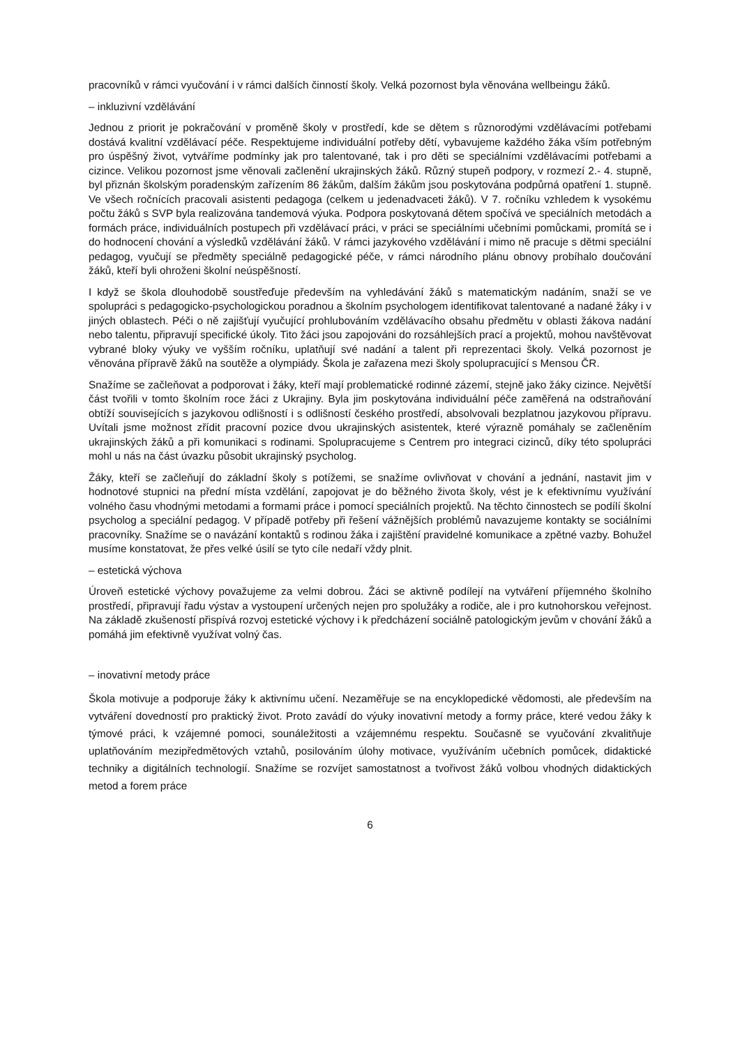pracovníků v rámci vyučování i v rámci dalších činností školy. Velká pozornost byla věnována wellbeingu žáků.
– inkluzivní vzdělávání
Jednou z priorit je pokračování v proměně školy v prostředí, kde se dětem s různorodými vzdělávacími potřebami dostává kvalitní vzdělávací péče. Respektujeme individuální potřeby dětí, vybavujeme každého žáka vším potřebným pro úspěšný život, vytváříme podmínky jak pro talentované, tak i pro děti se speciálními vzdělávacími potřebami a cizince. Velikou pozornost jsme věnovali začlenění ukrajinských žáků. Různý stupeň podpory, v rozmezí 2.- 4. stupně, byl přiznán školským poradenským zařízením 86 žákům, dalším žákům jsou poskytována podpůrná opatření 1. stupně. Ve všech ročnících pracovali asistenti pedagoga (celkem u jedenadvaceti žáků). V 7. ročníku vzhledem k vysokému počtu žáků s SVP byla realizována tandemová výuka. Podpora poskytovaná dětem spočívá ve speciálních metodách a formách práce, individuálních postupech při vzdělávací práci, v práci se speciálními učebními pomůckami, promítá se i do hodnocení chování a výsledků vzdělávání žáků. V rámci jazykového vzdělávání i mimo ně pracuje s dětmi speciální pedagog, vyučují se předměty speciálně pedagogické péče, v rámci národního plánu obnovy probíhalo doučování žáků, kteří byli ohroženi školní neúspěšností.
I když se škola dlouhodobě soustřeďuje především na vyhledávání žáků s matematickým nadáním, snaží se ve spolupráci s pedagogicko-psychologickou poradnou a školním psychologem identifikovat talentované a nadané žáky i v jiných oblastech. Péči o ně zajišťují vyučující prohlubováním vzdělávacího obsahu předmětu v oblasti žákova nadání nebo talentu, připravují specifické úkoly. Tito žáci jsou zapojováni do rozsáhlejších prací a projektů, mohou navštěvovat vybrané bloky výuky ve vyšším ročníku, uplatňují své nadání a talent při reprezentaci školy. Velká pozornost je věnována přípravě žáků na soutěže a olympiády. Škola je zařazena mezi školy spolupracující s Mensou ČR.
Snažíme se začleňovat a podporovat i žáky, kteří mají problematické rodinné zázemí, stejně jako žáky cizince. Největší část tvořili v tomto školním roce žáci z Ukrajiny. Byla jim poskytována individuální péče zaměřená na odstraňování obtíží souvisejících s jazykovou odlišností i s odlišností českého prostředí, absolvovali bezplatnou jazykovou přípravu. Uvítali jsme možnost zřídit pracovní pozice dvou ukrajinských asistentek, které výrazně pomáhaly se začleněním ukrajinských žáků a při komunikaci s rodinami. Spolupracujeme s Centrem pro integraci cizinců, díky této spolupráci mohl u nás na část úvazku působit ukrajinský psycholog.
Žáky, kteří se začleňují do základní školy s potížemi, se snažíme ovlivňovat v chování a jednání, nastavit jim v hodnotové stupnici na přední místa vzdělání, zapojovat je do běžného života školy, vést je k efektivnímu využívání volného času vhodnými metodami a formami práce i pomocí speciálních projektů. Na těchto činnostech se podílí školní psycholog a speciální pedagog. V případě potřeby při řešení vážnějších problémů navazujeme kontakty se sociálními pracovníky. Snažíme se o navázání kontaktů s rodinou žáka i zajištění pravidelné komunikace a zpětné vazby. Bohužel musíme konstatovat, že přes velké úsilí se tyto cíle nedaří vždy plnit.
– estetická výchova
Úroveň estetické výchovy považujeme za velmi dobrou. Žáci se aktivně podílejí na vytváření příjemného školního prostředí, připravují řadu výstav a vystoupení určených nejen pro spolužáky a rodiče, ale i pro kutnohorskou veřejnost. Na základě zkušeností přispívá rozvoj estetické výchovy i k předcházení sociálně patologickým jevům v chování žáků a pomáhá jim efektivně využívat volný čas.
– inovativní metody práce
Škola motivuje a podporuje žáky k aktivnímu učení. Nezaměřuje se na encyklopedické vědomosti, ale především na vytváření dovedností pro praktický život. Proto zavádí do výuky inovativní metody a formy práce, které vedou žáky k týmové práci, k vzájemné pomoci, sounáležitosti a vzájemnému respektu. Současně se vyučování zkvalitňuje uplatňováním mezipředmětových vztahů, posilováním úlohy motivace, využíváním učebních pomůcek, didaktické techniky a digitálních technologií. Snažíme se rozvíjet samostatnost a tvořivost žáků volbou vhodných didaktických metod a forem práce
6